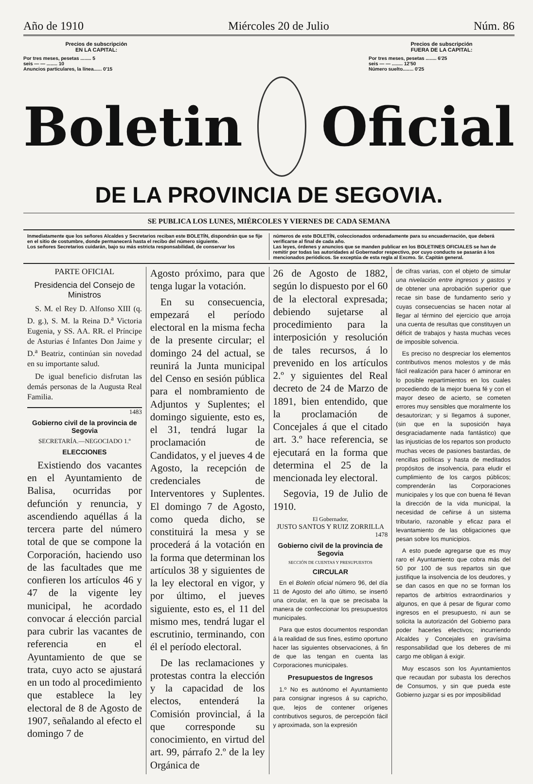Año de 1910 Miércoles 20 de Julio Núm. 86
Precios de subscripción
EN LA CAPITAL:
Por tres meses, pesetas ........ 5
seis — — ........ 10
Anuncios particulares, la línea...... 0'15
Precios de subscripción
FUERA DE LA CAPITAL:
Por tres meses, pesetas ........ 6'25
seis — — ........ 12'50
Número suelto........ 0'25
Boletin Oficial
DE LA PROVINCIA DE SEGOVIA.
SE PUBLICA LOS LUNES, MIÉRCOLES Y VIERNES DE CADA SEMANA
Inmediatamente que los señores Alcaldes y Secretarios reciban este BOLETÍN, dispondrán que se fije en el sitio de costumbre, donde permanecerá hasta el recibo del número siguiente.
Los señores Secretarios cuidarán, bajo su más estricta responsabilidad, de conservar los
números de este BOLETÍN, coleccionados ordenadamente para su encuadernación, que deberá verificarse al final de cada año.
Las leyes, órdenes y anuncios que se manden publicar en los BOLETINES OFICIALES se han de remitir por todas las autoridades al Gobernador respectivo, por cuyo conducto se pasarán á los mencionados periódicos. Se exceptúa de esta regla al Excmo. Sr. Capitán general.
PARTE OFICIAL
Presidencia del Consejo de Ministros
S. M. el Rey D. Alfonso XIII (q. D. g.), S. M. la Reina D.<sup>a</sup> Victoria Eugenia, y SS. AA. RR. el Príncipe de Asturias é Infantes Don Jaime y D.<sup>a</sup> Beatriz, continúan sin novedad en su importante salud.
De igual beneficio disfrutan las demás personas de la Augusta Real Familia.
1483
Gobierno civil de la provincia de Segovia
SECRETARÍA.—NEGOCIADO 1.º
ELECCIONES
Existiendo dos vacantes en el Ayuntamiento de Balisa, ocurridas por defunción y renuncia, y ascendiendo aquéllas á la tercera parte del número total de que se compone la Corporación, haciendo uso de las facultades que me confieren los artículos 46 y 47 de la vigente ley municipal, he acordado convocar á elección parcial para cubrir las vacantes de referencia en el Ayuntamiento de que se trata, cuyo acto se ajustará en un todo al procedimiento que establece la ley electoral de 8 de Agosto de 1907, señalando al efecto el domingo 7 de
Agosto próximo, para que tenga lugar la votación.
En su consecuencia, empezará el período electoral en la misma fecha de la presente circular; el domingo 24 del actual, se reunirá la Junta municipal del Censo en sesión pública para el nombramiento de Adjuntos y Suplentes; el domingo siguiente, esto es, el 31, tendrá lugar la proclamación de Candidatos, y el jueves 4 de Agosto, la recepción de credenciales de Interventores y Suplentes. El domingo 7 de Agosto, como queda dicho, se constituirá la mesa y se procederá á la votación en la forma que determinan los artículos 38 y siguientes de la ley electoral en vigor, y por último, el jueves siguiente, esto es, el 11 del mismo mes, tendrá lugar el escrutinio, terminando, con él el período electoral.
De las reclamaciones y protestas contra la elección y la capacidad de los electos, entenderá la Comisión provincial, á la que corresponde su conocimiento, en virtud del art. 99, párrafo 2.º de la ley Orgánica de
26 de Agosto de 1882, según lo dispuesto por el 60 de la electoral expresada; debiendo sujetarse al procedimiento para la interposición y resolución de tales recursos, á lo prevenido en los artículos 2.º y siguientes del Real decreto de 24 de Marzo de 1891, bien entendido, que la proclamación de Concejales á que el citado art. 3.º hace referencia, se ejecutará en la forma que determina el 25 de la mencionada ley electoral.
Segovia, 19 de Julio de 1910.
El Gobernador,
JUSTO SANTOS Y RUIZ ZORRILLA
1478
Gobierno civil de la provincia de Segovia
SECCIÓN DE CUENTAS Y PRESUPUESTOS
CIRCULAR
En el Boletín oficial número 96, del día 11 de Agosto del año último, se insertó una circular, en la que se precisaba la manera de confeccionar los presupuestos municipales.
Para que estos documentos respondan á la realidad de sus fines, estimo oportuno hacer las siguientes observaciones, á fin de que las tengan en cuenta las Corporaciones municipales.
Presupuestos de Ingresos
1.º No es autónomo el Ayuntamiento para consignar ingresos á su capricho, que, lejos de contener orígenes contributivos seguros, de percepción fácil y aproximada, son la expresión
de cifras varias, con el objeto de simular una nivelación entre ingresos y gastos y de obtener una aprobación superior que recae sin base de fundamento serio y cuyas consecuencias se hacen notar al llegar al término del ejercicio que arroja una cuenta de resultas que constituyen un déficit de trabajos y hasta muchas veces de imposible solvencia.
Es preciso no despreciar los elementos contributivos menos molestos y de más fácil realización para hacer ó aminorar en lo posible repartimientos en los cuales procediendo de la mejor buena fé y con el mayor deseo de acierto, se cometen errores muy sensibles que moralmente los desautorizan; y si llegamos á suponer, (sin que en la suposición haya desgraciadamente nada fantástico) que las injusticias de los repartos son producto muchas veces de pasiones bastardas, de rencillas políticas y hasta de meditados propósitos de insolvencia, para eludir el cumplimiento de los cargos públicos; comprenderán las Corporaciones municipales y los que con buena fé llevan la dirección de la vida municipal, la necesidad de ceñirse á un sistema tributario, razonable y eficaz para el levantamiento de las obligaciones que pesan sobre los municipios.
A esto puede agregarse que es muy raro el Ayuntamiento que cobra más del 50 por 100 de sus repartos sin que justifique la insolvencia de los deudores, y se dan casos en que no se forman los repartos de arbitrios extraordinarios y algunos, en que á pesar de figurar como ingresos en el presupuesto, ni aun se solicita la autorización del Gobierno para poder hacerles efectivos; incurriendo Alcaldes y Concejales en gravísima responsabilidad que los deberes de mi cargo me obligan á exigir.
Muy escasos son los Ayuntamientos que recaudan por subasta los derechos de Consumos, y sin que pueda este Gobierno juzgar si es por imposibilidad